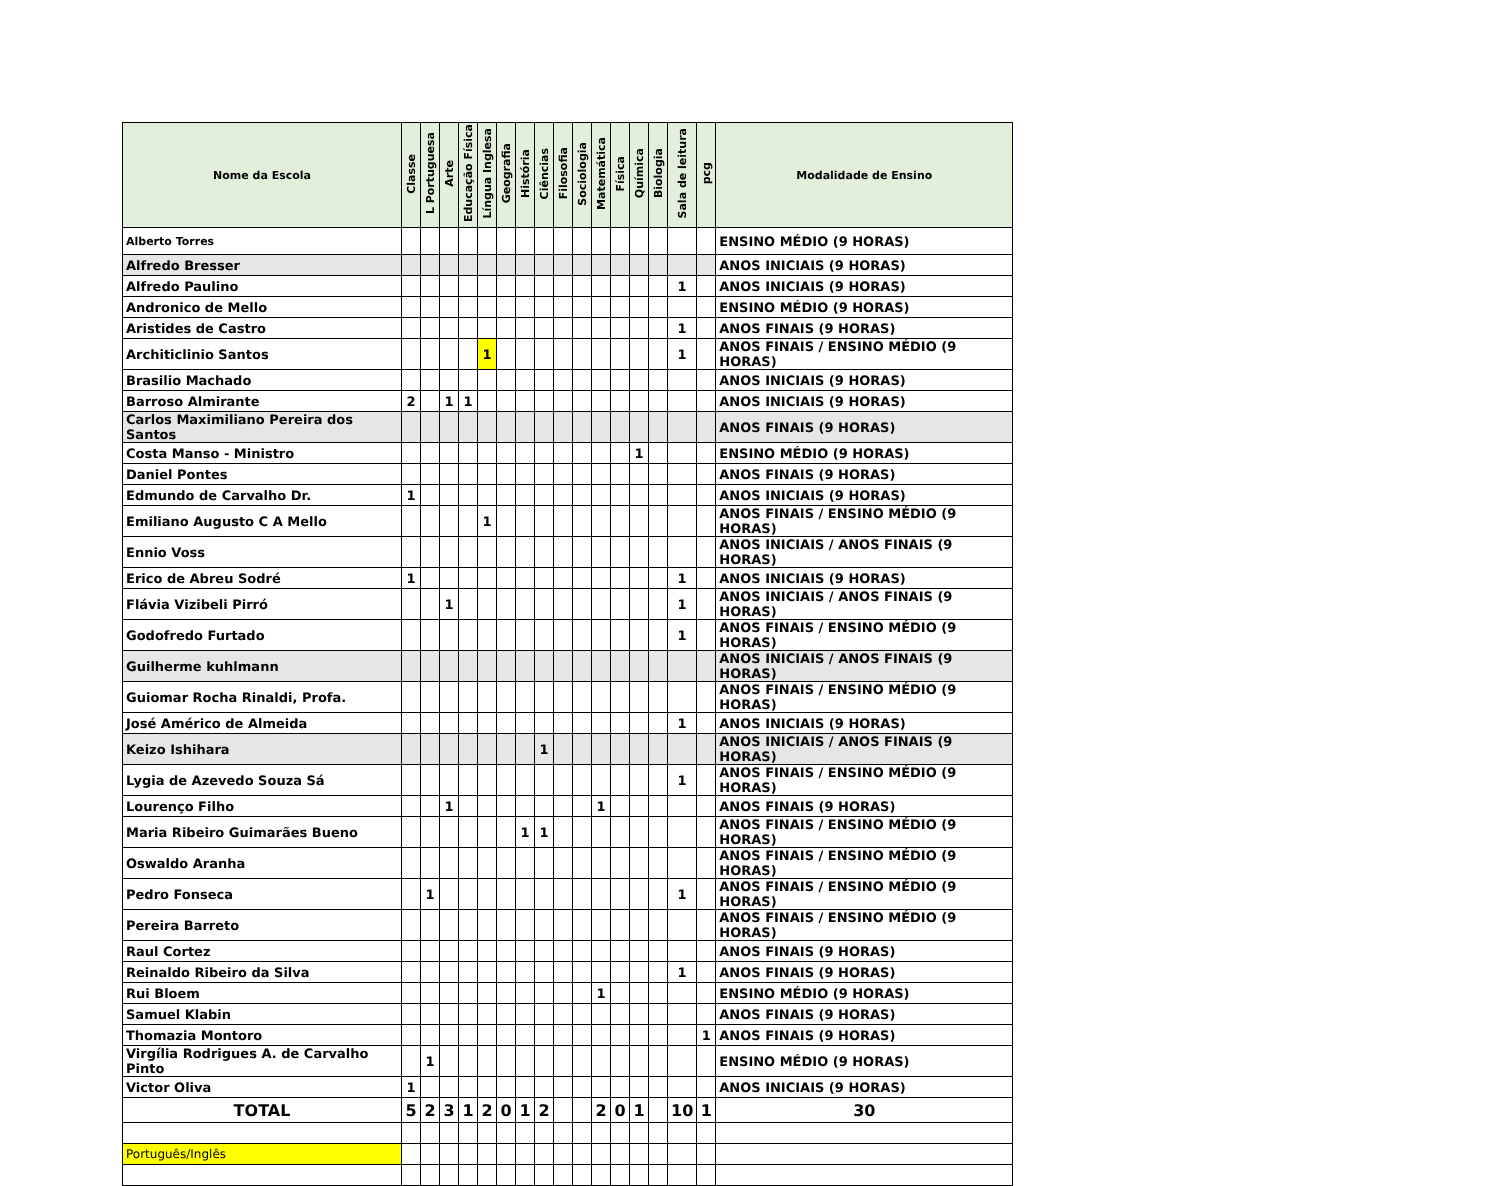| Nome da Escola | Classe | L Portuguesa | Arte | Educação Física | Língua Inglesa | Geografia | História | Ciências | Filosofia | Sociologia | Matemática | Física | Química | Biologia | Sala de leitura | pcg | Modalidade de Ensino |
| --- | --- | --- | --- | --- | --- | --- | --- | --- | --- | --- | --- | --- | --- | --- | --- | --- | --- |
| Alberto Torres | | | | | | | | | | | | | | | | | ENSINO MÉDIO (9 HORAS) |
| Alfredo Bresser | | | | | | | | | | | | | | | | | ANOS INICIAIS (9 HORAS) |
| Alfredo Paulino | | | | | | | | | | | | | | | 1 | | ANOS INICIAIS (9 HORAS) |
| Andronico de Mello | | | | | | | | | | | | | | | | | ENSINO MÉDIO (9 HORAS) |
| Aristides de Castro | | | | | | | | | | | | | | | 1 | | ANOS FINAIS (9 HORAS) |
| Architiclinio Santos | | | | | 1 | | | | | | | | | | 1 | | ANOS FINAIS / ENSINO MÉDIO (9 HORAS) |
| Brasilio Machado | | | | | | | | | | | | | | | | | ANOS INICIAIS (9 HORAS) |
| Barroso Almirante | 2 | | 1 | 1 | | | | | | | | | | | | | ANOS INICIAIS (9 HORAS) |
| Carlos Maximiliano Pereira dos Santos | | | | | | | | | | | | | | | | | ANOS FINAIS (9 HORAS) |
| Costa Manso - Ministro | | | | | | | | | | | | | 1 | | | | ENSINO MÉDIO (9 HORAS) |
| Daniel Pontes | | | | | | | | | | | | | | | | | ANOS FINAIS (9 HORAS) |
| Edmundo de Carvalho Dr. | 1 | | | | | | | | | | | | | | | | ANOS INICIAIS (9 HORAS) |
| Emiliano Augusto C A Mello | | | | | 1 | | | | | | | | | | | | ANOS FINAIS / ENSINO MÉDIO (9 HORAS) |
| Ennio Voss | | | | | | | | | | | | | | | | | ANOS INICIAIS / ANOS FINAIS (9 HORAS) |
| Erico de Abreu Sodré | 1 | | | | | | | | | | | | | | 1 | | ANOS INICIAIS (9 HORAS) |
| Flávia Vizibeli Pirró | | | 1 | | | | | | | | | | | | 1 | | ANOS INICIAIS / ANOS FINAIS (9 HORAS) |
| Godofredo Furtado | | | | | | | | | | | | | | | 1 | | ANOS FINAIS / ENSINO MÉDIO (9 HORAS) |
| Guilherme kuhlmann | | | | | | | | | | | | | | | | | ANOS INICIAIS / ANOS FINAIS (9 HORAS) |
| Guiomar Rocha Rinaldi, Profa. | | | | | | | | | | | | | | | | | ANOS FINAIS / ENSINO MÉDIO (9 HORAS) |
| José Américo de Almeida | | | | | | | | | | | | | | | 1 | | ANOS INICIAIS (9 HORAS) |
| Keizo Ishihara | | | | | | | | 1 | | | | | | | | | ANOS INICIAIS / ANOS FINAIS (9 HORAS) |
| Lygia de Azevedo Souza Sá | | | | | | | | | | | | | | | 1 | | ANOS FINAIS / ENSINO MÉDIO (9 HORAS) |
| Lourenço Filho | | | 1 | | | | | | | | 1 | | | | | | ANOS FINAIS (9 HORAS) |
| Maria Ribeiro Guimarães Bueno | | | | | | | 1 | 1 | | | | | | | | | ANOS FINAIS / ENSINO MÉDIO (9 HORAS) |
| Oswaldo Aranha | | | | | | | | | | | | | | | | | ANOS FINAIS / ENSINO MÉDIO (9 HORAS) |
| Pedro Fonseca | | 1 | | | | | | | | | | | | | 1 | | ANOS FINAIS / ENSINO MÉDIO (9 HORAS) |
| Pereira Barreto | | | | | | | | | | | | | | | | | ANOS FINAIS / ENSINO MÉDIO (9 HORAS) |
| Raul Cortez | | | | | | | | | | | | | | | | | ANOS FINAIS (9 HORAS) |
| Reinaldo Ribeiro da Silva | | | | | | | | | | | | | | | 1 | | ANOS FINAIS (9 HORAS) |
| Rui Bloem | | | | | | | | | | | 1 | | | | | | ENSINO MÉDIO (9 HORAS) |
| Samuel Klabin | | | | | | | | | | | | | | | | | ANOS FINAIS (9 HORAS) |
| Thomazia Montoro | | | | | | | | | | | | | | | | 1 | ANOS FINAIS (9 HORAS) |
| Virgília Rodrigues A. de Carvalho Pinto | | 1 | | | | | | | | | | | | | | | ENSINO MÉDIO (9 HORAS) |
| Victor Oliva | 1 | | | | | | | | | | | | | | | | ANOS INICIAIS (9 HORAS) |
| TOTAL | 5 | 2 | 3 | 1 | 2 | 0 | 1 | 2 | | | 2 | 0 | 1 | | 10 | 1 | 30 |
| Português/Inglês | | | | | | | | | | | | | | | | | |